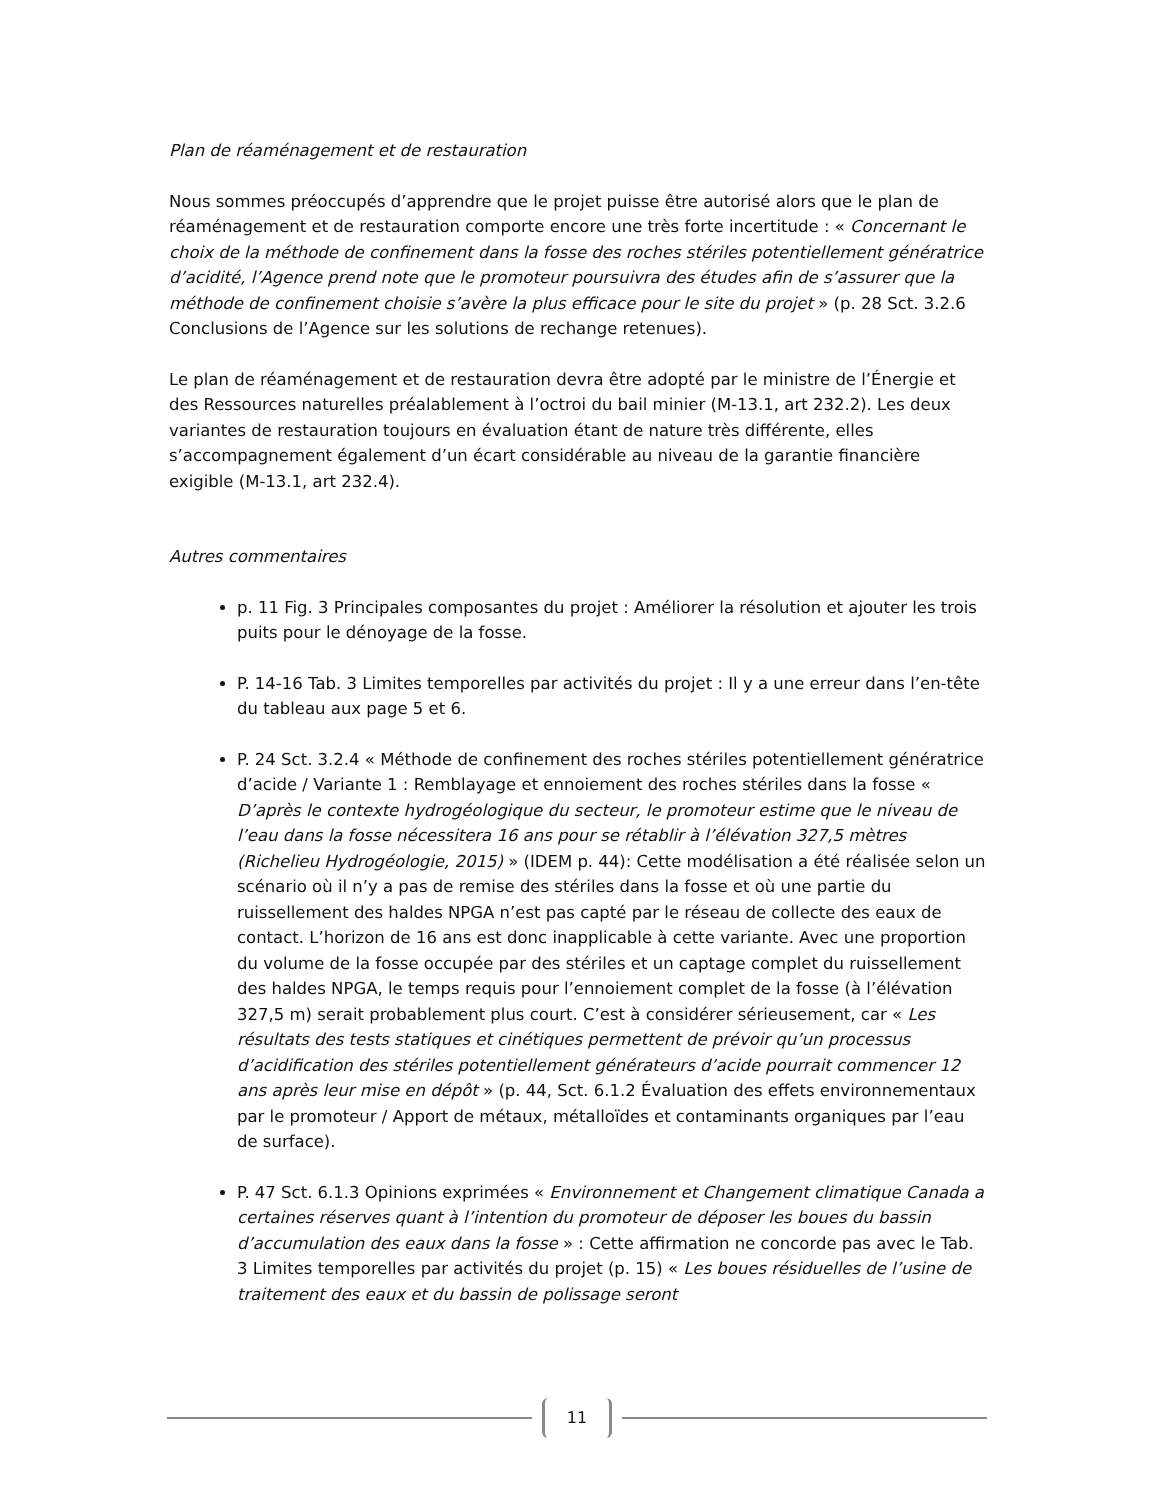Plan de réaménagement et de restauration
Nous sommes préoccupés d’apprendre que le projet puisse être autorisé alors que le plan de réaménagement et de restauration comporte encore une très forte incertitude : « Concernant le choix de la méthode de confinement dans la fosse des roches stériles potentiellement génératrice d’acidité, l’Agence prend note que le promoteur poursuivra des études afin de s’assurer que la méthode de confinement choisie s’avère la plus efficace pour le site du projet » (p. 28 Sct. 3.2.6 Conclusions de l’Agence sur les solutions de rechange retenues).
Le plan de réaménagement et de restauration devra être adopté par le ministre de l’Énergie et des Ressources naturelles préalablement à l’octroi du bail minier (M-13.1, art 232.2). Les deux variantes de restauration toujours en évaluation étant de nature très différente, elles s’accompagnement également d’un écart considérable au niveau de la garantie financière exigible (M-13.1, art 232.4).
Autres commentaires
p. 11 Fig. 3 Principales composantes du projet : Améliorer la résolution et ajouter les trois puits pour le dénoyage de la fosse.
P. 14-16 Tab. 3 Limites temporelles par activités du projet : Il y a une erreur dans l’en-tête du tableau aux page 5 et 6.
P. 24 Sct. 3.2.4 « Méthode de confinement des roches stériles potentiellement génératrice d’acide / Variante 1 : Remblayage et ennoiement des roches stériles dans la fosse « D’après le contexte hydrogéologique du secteur, le promoteur estime que le niveau de l’eau dans la fosse nécessitera 16 ans pour se rétablir à l’élévation 327,5 mètres (Richelieu Hydrogéologie, 2015) » (IDEM p. 44): Cette modélisation a été réalisée selon un scénario où il n’y a pas de remise des stériles dans la fosse et où une partie du ruissellement des haldes NPGA n’est pas capté par le réseau de collecte des eaux de contact. L’horizon de 16 ans est donc inapplicable à cette variante. Avec une proportion du volume de la fosse occupée par des stériles et un captage complet du ruissellement des haldes NPGA, le temps requis pour l’ennoiement complet de la fosse (à l’élévation 327,5 m) serait probablement plus court. C’est à considérer sérieusement, car « Les résultats des tests statiques et cinétiques permettent de prévoir qu’un processus d’acidification des stériles potentiellement générateurs d’acide pourrait commencer 12 ans après leur mise en dépôt » (p. 44, Sct. 6.1.2 Évaluation des effets environnementaux par le promoteur / Apport de métaux, métalloïdes et contaminants organiques par l’eau de surface).
P. 47 Sct. 6.1.3 Opinions exprimées « Environnement et Changement climatique Canada a certaines réserves quant à l’intention du promoteur de déposer les boues du bassin d’accumulation des eaux dans la fosse » : Cette affirmation ne concorde pas avec le Tab. 3 Limites temporelles par activités du projet (p. 15) « Les boues résiduelles de l’usine de traitement des eaux et du bassin de polissage seront
11